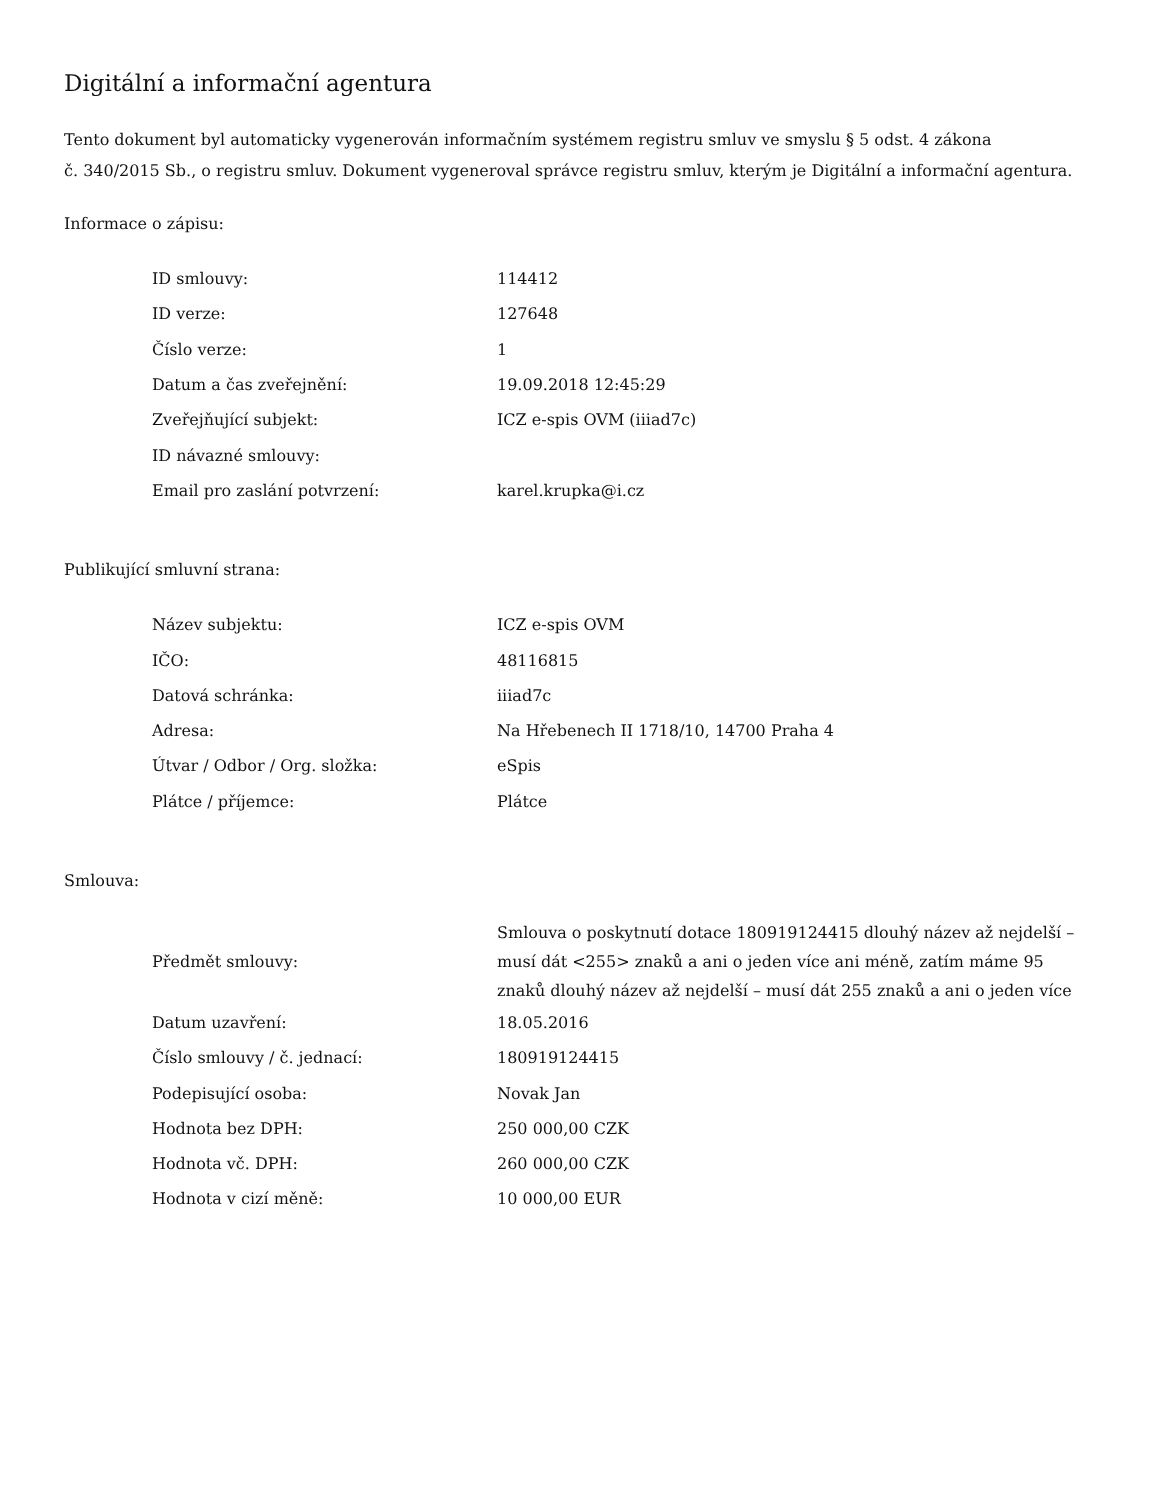Digitální a informační agentura
Tento dokument byl automaticky vygenerován informačním systémem registru smluv ve smyslu § 5 odst. 4 zákona
č. 340/2015 Sb., o registru smluv. Dokument vygeneroval správce registru smluv, kterým je Digitální a informační agentura.
Informace o zápisu:
| ID smlouvy: | 114412 |
| ID verze: | 127648 |
| Číslo verze: | 1 |
| Datum a čas zveřejnění: | 19.09.2018 12:45:29 |
| Zveřejňující subjekt: | ICZ e-spis OVM (iiiad7c) |
| ID návazné smlouvy: | |
| Email pro zaslání potvrzení: | karel.krupka@i.cz |
Publikující smluvní strana:
| Název subjektu: | ICZ e-spis OVM |
| IČO: | 48116815 |
| Datová schránka: | iiiad7c |
| Adresa: | Na Hřebenech II 1718/10, 14700 Praha 4 |
| Útvar / Odbor / Org. složka: | eSpis |
| Plátce / příjemce: | Plátce |
Smlouva:
| Předmět smlouvy: | Smlouva o poskytnutí dotace 180919124415 dlouhý název až nejdelší – musí dát <255> znaků a ani o jeden více ani méně, zatím máme 95 znaků dlouhý název až nejdelší – musí dát 255 znaků a ani o jeden více |
| Datum uzavření: | 18.05.2016 |
| Číslo smlouvy / č. jednací: | 180919124415 |
| Podepisující osoba: | Novak Jan |
| Hodnota bez DPH: | 250 000,00 CZK |
| Hodnota vč. DPH: | 260 000,00 CZK |
| Hodnota v cizí měně: | 10 000,00 EUR |